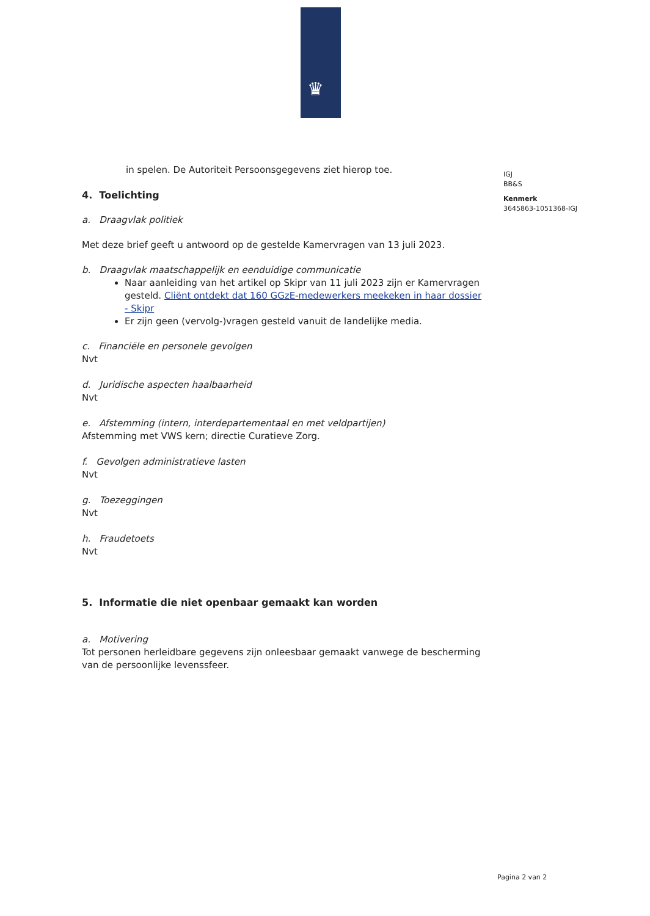♛
in spelen. De Autoriteit Persoonsgegevens ziet hierop toe.
4. Toelichting
a. Draagvlak politiek
Met deze brief geeft u antwoord op de gestelde Kamervragen van 13 juli 2023.
b. Draagvlak maatschappelijk en eenduidige communicatie
Naar aanleiding van het artikel op Skipr van 11 juli 2023 zijn er Kamervragen gesteld. Cliënt ontdekt dat 160 GGzE-medewerkers meekeken in haar dossier - Skipr
Er zijn geen (vervolg-)vragen gesteld vanuit de landelijke media.
c. Financiële en personele gevolgen
Nvt
d. Juridische aspecten haalbaarheid
Nvt
e. Afstemming (intern, interdepartementaal en met veldpartijen)
Afstemming met VWS kern; directie Curatieve Zorg.
f. Gevolgen administratieve lasten
Nvt
g. Toezeggingen
Nvt
h. Fraudetoets
Nvt
5. Informatie die niet openbaar gemaakt kan worden
a. Motivering
Tot personen herleidbare gegevens zijn onleesbaar gemaakt vanwege de bescherming van de persoonlijke levenssfeer.
IGJ
BB&S
Kenmerk
3645863-1051368-IGJ
Pagina 2 van 2